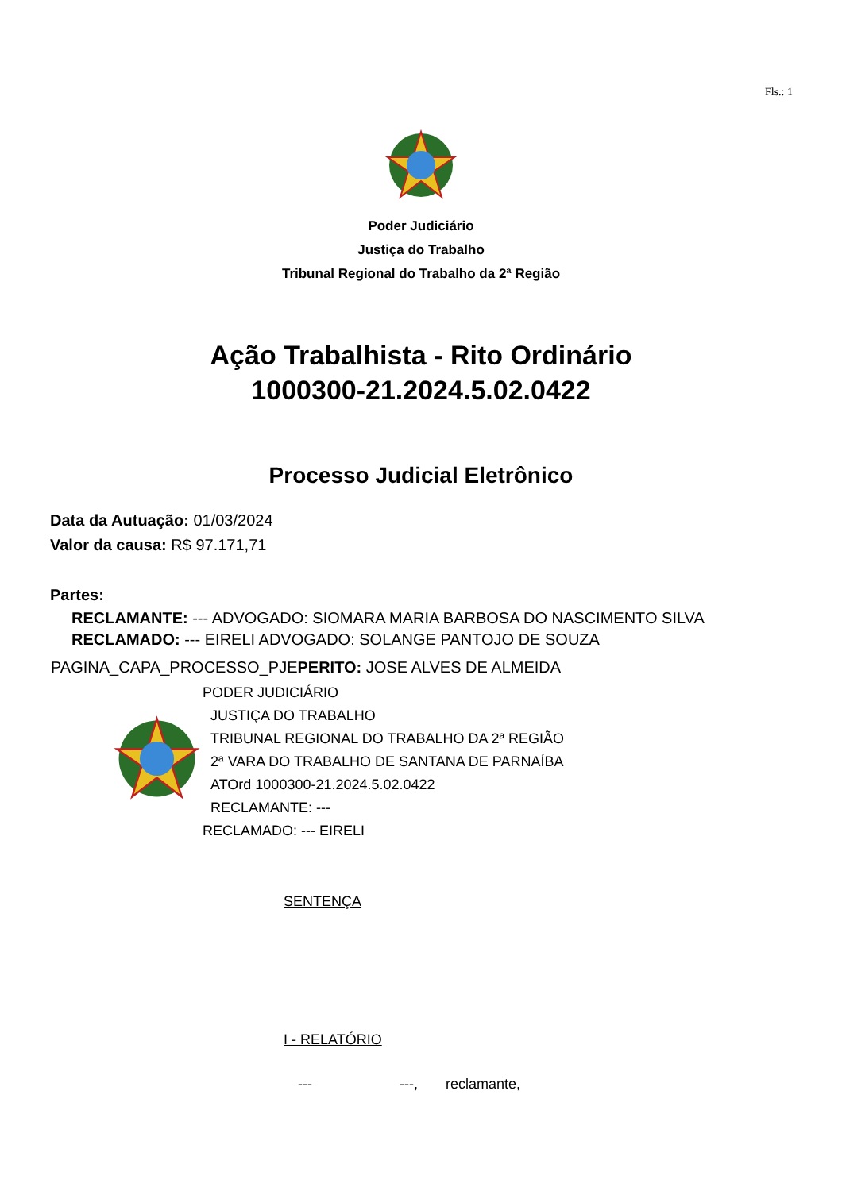Fls.: 1
Poder Judiciário
Justiça do Trabalho
Tribunal Regional do Trabalho da 2ª Região
Ação Trabalhista - Rito Ordinário
1000300-21.2024.5.02.0422
Processo Judicial Eletrônico
Data da Autuação: 01/03/2024
Valor da causa: R$ 97.171,71
Partes:
RECLAMANTE: --- ADVOGADO: SIOMARA MARIA BARBOSA DO NASCIMENTO SILVA
RECLAMADO: --- EIRELI ADVOGADO: SOLANGE PANTOJO DE SOUZA
PAGINA_CAPA_PROCESSO_PJEPERITO: JOSE ALVES DE ALMEIDA
PODER JUDICIÁRIO
JUSTIÇA DO TRABALHO
TRIBUNAL REGIONAL DO TRABALHO DA 2ª REGIÃO
2ª VARA DO TRABALHO DE SANTANA DE PARNAÍBA
ATOrd 1000300-21.2024.5.02.0422
RECLAMANTE: ---
RECLAMADO: --- EIRELI
SENTENÇA
I - RELATÓRIO
--- ---, reclamante,